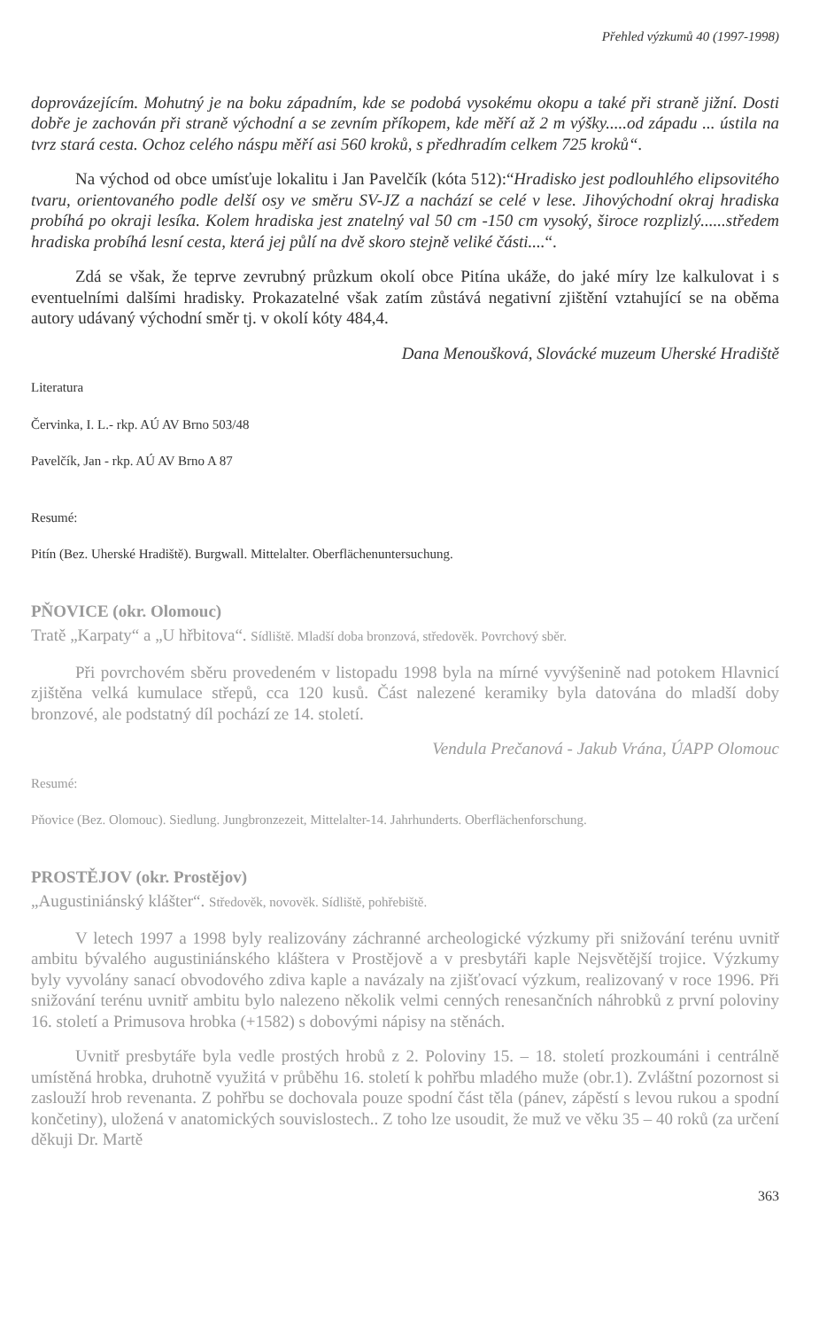Přehled výzkumů 40 (1997-1998)
doprovázejícím. Mohutný je na boku západním, kde se podobá vysokému okopu a také při straně jižní. Dosti dobře je zachován při straně východní a se zevním příkopem, kde měří až 2 m výšky.....od západu ... ústila na tvrz stará cesta. Ochoz celého náspu měří asi 560 kroků, s předhradím celkem 725 kroků“.
Na východ od obce umísťuje lokalitu i Jan Pavelčík (kóta 512):“Hradisko jest podlouhlého elipsovitého tvaru, orientovaného podle delší osy ve směru SV-JZ a nachází se celé v lese. Jihovýchodní okraj hradiska probíhá po okraji lesíka. Kolem hradiska jest znatelný val 50 cm -150 cm vysoký, široce rozplizlý......středem hradiska probíhá lesní cesta, která jej půlí na dvě skoro stejně veliké části....“.
Zdá se však, že teprve zevrubný průzkum okolí obce Pitína ukáže, do jaké míry lze kalkulovat i s eventuelními dalšími hradisky. Prokazatelné však zatím zůstává negativní zjištění vztahující se na oběma autory udávaný východní směr tj. v okolí kóty 484,4.
Dana Menoušková, Slovácké muzeum Uherské Hradiště
Literatura
Červinka, I. L.- rkp. AÚ AV Brno 503/48
Pavelčík, Jan - rkp. AÚ AV Brno A 87
Resumé:
Pitín (Bez. Uherské Hradiště). Burgwall. Mittelalter. Oberflächenuntersuchung.
PŇOVICE (okr. Olomouc)
Tratě „Karpaty“ a „U hřbitova“. Sídliště. Mladší doba bronzová, středověk. Povrchový sběr.
Při povrchovém sběru provedeném v listopadu 1998 byla na mírné vyvýšenině nad potokem Hlavnicí zjištěna velká kumulace střepů, cca 120 kusů. Část nalezené keramiky byla datována do mladší doby bronzové, ale podstatný díl pochází ze 14. století.
Vendula Prečanová - Jakub Vrána, ÚAPP Olomouc
Resumé:
Pňovice (Bez. Olomouc). Siedlung. Jungbronzezeit, Mittelalter-14. Jahrhunderts. Oberflächenforschung.
PROSTĚJOV (okr. Prostějov)
„Augustiniánský klášter“. Středověk, novověk. Sídliště, pohřebiště.
V letech 1997 a 1998 byly realizovány záchranné archeologické výzkumy při snižování terénu uvnitř ambitu bývalého augustiniánského kláštera v Prostějově a v presbytáři kaple Nejsvětější trojice. Výzkumy byly vyvolány sanací obvodového zdiva kaple a navázaly na zjišťovací výzkum, realizovaný v roce 1996. Při snižování terénu uvnitř ambitu bylo nalezeno několik velmi cenných renesančních náhrobků z první poloviny 16. století a Primusova hrobka (+1582) s dobovými nápisy na stěnách.
Uvnitř presbytáře byla vedle prostých hrobů z 2. Poloviny 15. – 18. století prozkoumáni i centrálně umístěná hrobka, druhotně využitá v průběhu 16. století k pohřbu mladého muže (obr.1). Zvláštní pozornost si zaslouží hrob revenanta. Z pohřbu se dochovala pouze spodní část těla (pánev, zápěstí s levou rukou a spodní končetiny), uložená v anatomických souvislostech.. Z toho lze usoudit, že muž ve věku 35 – 40 roků (za určení děkuji Dr. Martě
363